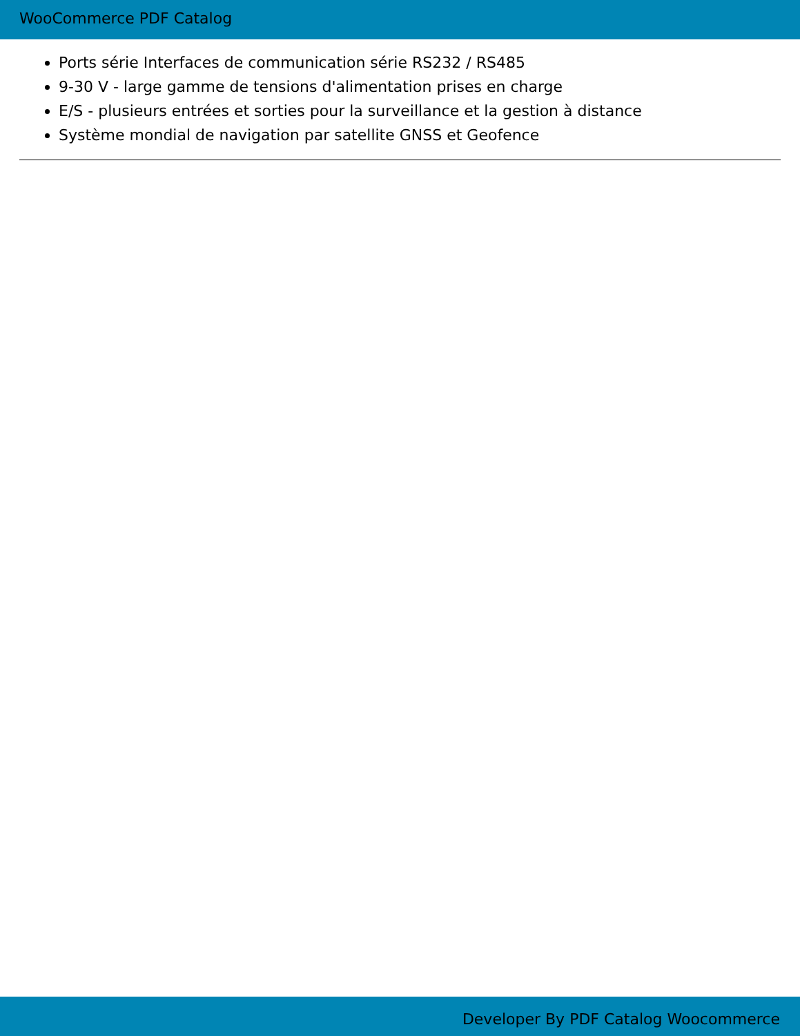WooCommerce PDF Catalog
Ports série Interfaces de communication série RS232 / RS485
9-30 V - large gamme de tensions d'alimentation prises en charge
E/S - plusieurs entrées et sorties pour la surveillance et la gestion à distance
Système mondial de navigation par satellite GNSS et Geofence
Developer By PDF Catalog Woocommerce